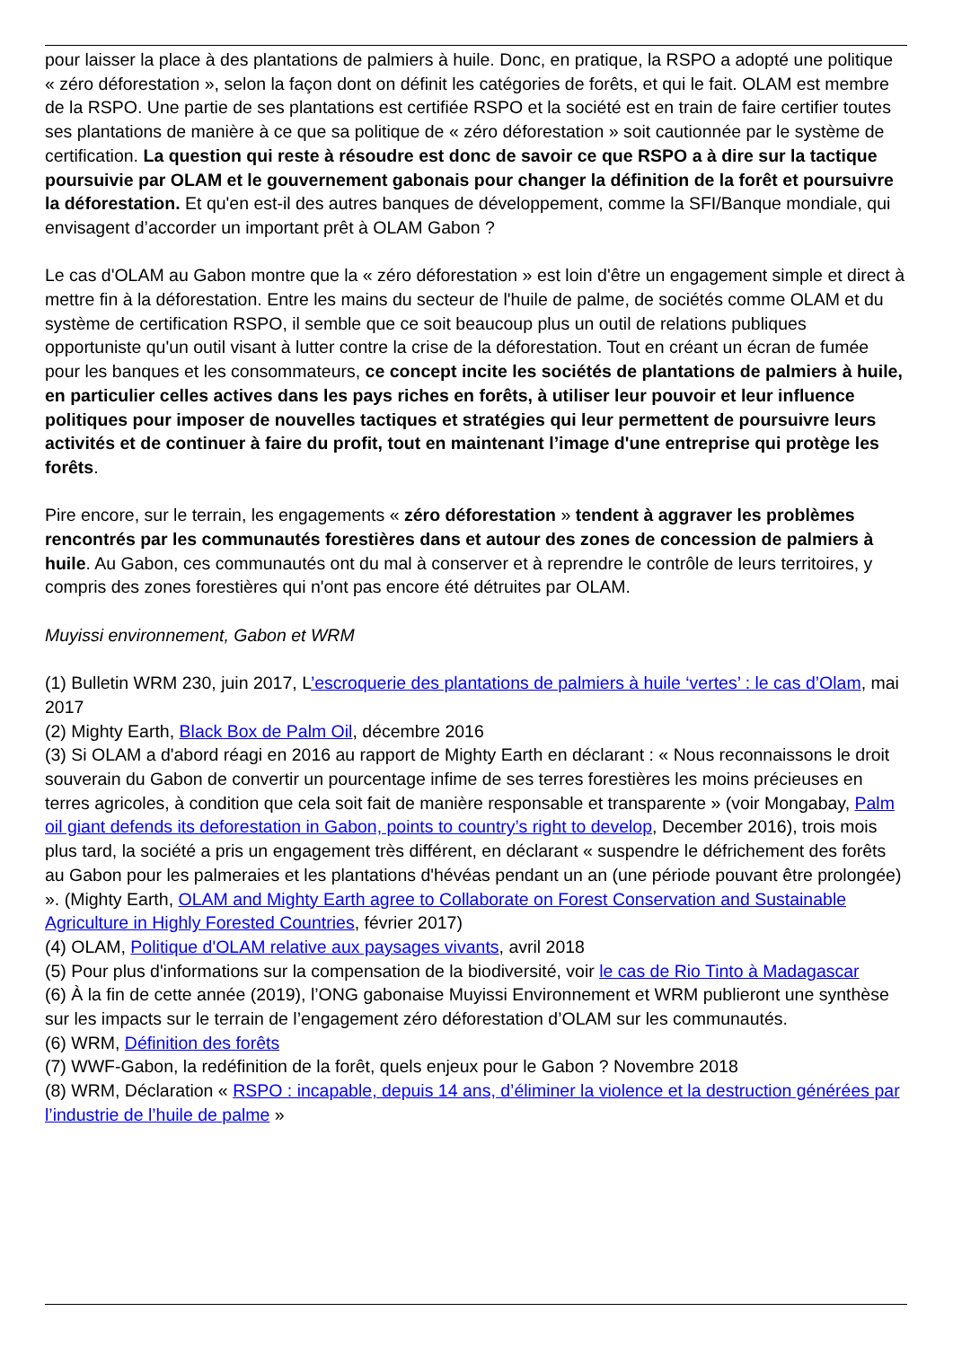pour laisser la place à des plantations de palmiers à huile. Donc, en pratique, la RSPO a adopté une politique « zéro déforestation », selon la façon dont on définit les catégories de forêts, et qui le fait. OLAM est membre de la RSPO. Une partie de ses plantations est certifiée RSPO et la société est en train de faire certifier toutes ses plantations de manière à ce que sa politique de « zéro déforestation » soit cautionnée par le système de certification. La question qui reste à résoudre est donc de savoir ce que RSPO a à dire sur la tactique poursuivie par OLAM et le gouvernement gabonais pour changer la définition de la forêt et poursuivre la déforestation. Et qu'en est-il des autres banques de développement, comme la SFI/Banque mondiale, qui envisagent d’accorder un important prêt à OLAM Gabon ?
Le cas d'OLAM au Gabon montre que la « zéro déforestation » est loin d'être un engagement simple et direct à mettre fin à la déforestation. Entre les mains du secteur de l'huile de palme, de sociétés comme OLAM et du système de certification RSPO, il semble que ce soit beaucoup plus un outil de relations publiques opportuniste qu'un outil visant à lutter contre la crise de la déforestation. Tout en créant un écran de fumée pour les banques et les consommateurs, ce concept incite les sociétés de plantations de palmiers à huile, en particulier celles actives dans les pays riches en forêts, à utiliser leur pouvoir et leur influence politiques pour imposer de nouvelles tactiques et stratégies qui leur permettent de poursuivre leurs activités et de continuer à faire du profit, tout en maintenant l’image d'une entreprise qui protège les forêts.
Pire encore, sur le terrain, les engagements « zéro déforestation » tendent à aggraver les problèmes rencontrés par les communautés forestières dans et autour des zones de concession de palmiers à huile. Au Gabon, ces communautés ont du mal à conserver et à reprendre le contrôle de leurs territoires, y compris des zones forestières qui n'ont pas encore été détruites par OLAM.
Muyissi environnement, Gabon et WRM
(1) Bulletin WRM 230, juin 2017, L’escroquerie des plantations de palmiers à huile ‘vertes’ : le cas d’Olam, mai 2017
(2) Mighty Earth, Black Box de Palm Oil, décembre 2016
(3) Si OLAM a d'abord réagi en 2016 au rapport de Mighty Earth en déclarant : « Nous reconnaissons le droit souverain du Gabon de convertir un pourcentage infime de ses terres forestières les moins précieuses en terres agricoles, à condition que cela soit fait de manière responsable et transparente » (voir Mongabay, Palm oil giant defends its deforestation in Gabon, points to country’s right to develop, December 2016), trois mois plus tard, la société a pris un engagement très différent, en déclarant « suspendre le défrichement des forêts au Gabon pour les palmeraies et les plantations d'hévéas pendant un an (une période pouvant être prolongée) ». (Mighty Earth, OLAM and Mighty Earth agree to Collaborate on Forest Conservation and Sustainable Agriculture in Highly Forested Countries, février 2017)
(4) OLAM, Politique d'OLAM relative aux paysages vivants, avril 2018
(5) Pour plus d'informations sur la compensation de la biodiversité, voir le cas de Rio Tinto à Madagascar
(6) À la fin de cette année (2019), l’ONG gabonaise Muyissi Environnement et WRM publieront une synthèse sur les impacts sur le terrain de l’engagement zéro déforestation d’OLAM sur les communautés.
(6) WRM, Définition des forêts
(7) WWF-Gabon, la redéfinition de la forêt, quels enjeux pour le Gabon ? Novembre 2018
(8) WRM, Déclaration « RSPO : incapable, depuis 14 ans, d’éliminer la violence et la destruction générées par l’industrie de l’huile de palme »